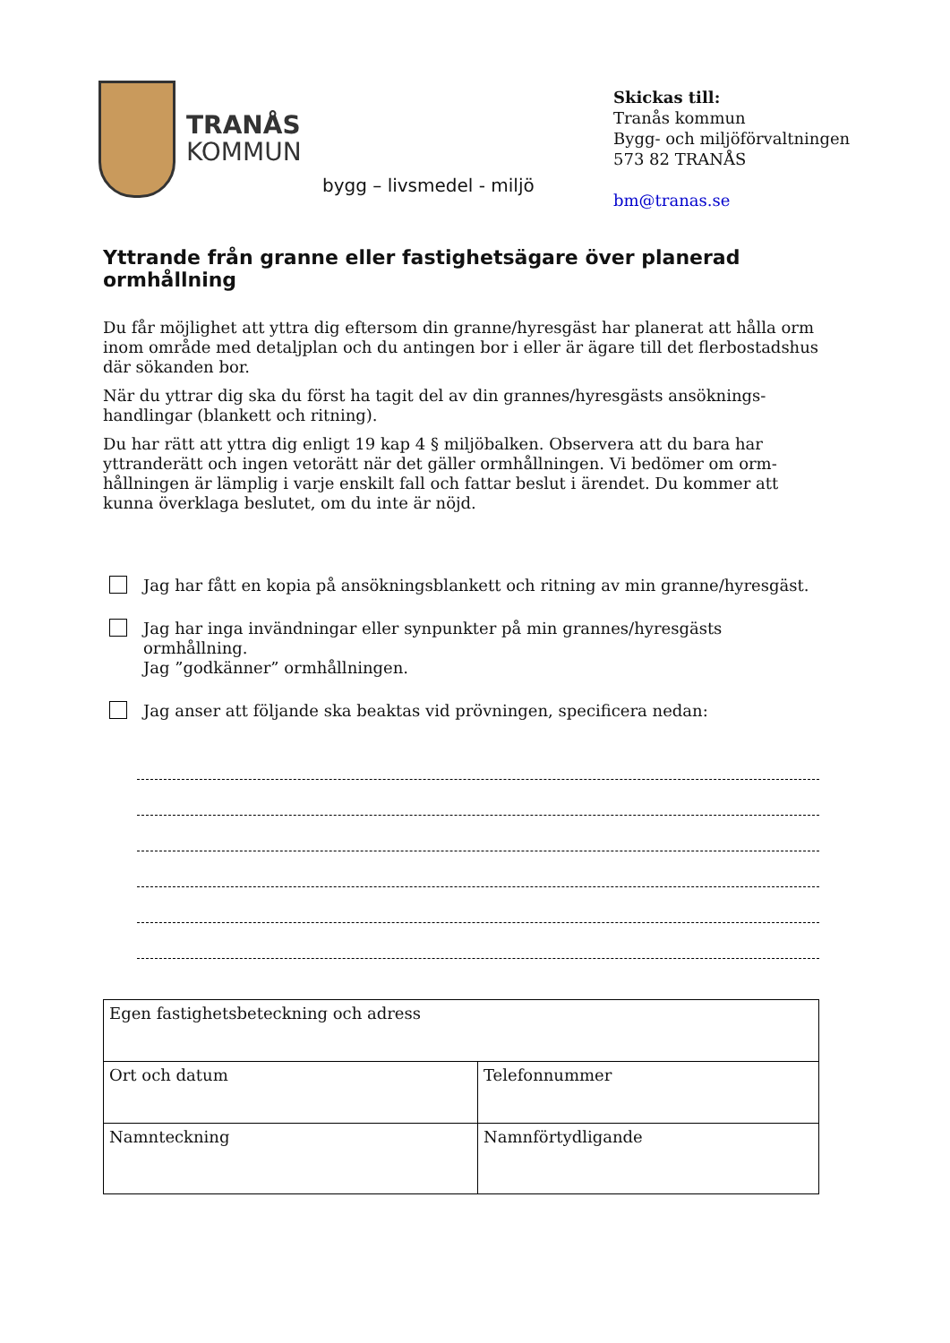TRANÅS
KOMMUN
bygg – livsmedel - miljö
Skickas till:
Tranås kommun
Bygg- och miljöförvaltningen
573 82 TRANÅS
bm@tranas.se
Yttrande från granne eller fastighetsägare över planerad ormhållning
Du får möjlighet att yttra dig eftersom din granne/hyresgäst har planerat att hålla orm inom område med detaljplan och du antingen bor i eller är ägare till det flerbostadshus där sökanden bor.
När du yttrar dig ska du först ha tagit del av din grannes/hyresgästs ansöknings-handlingar (blankett och ritning).
Du har rätt att yttra dig enligt 19 kap 4 § miljöbalken. Observera att du bara har yttranderätt och ingen vetorätt när det gäller ormhållningen. Vi bedömer om orm-hållningen är lämplig i varje enskilt fall och fattar beslut i ärendet. Du kommer att kunna överklaga beslutet, om du inte är nöjd.
Jag har fått en kopia på ansökningsblankett och ritning av min granne/hyresgäst.
Jag har inga invändningar eller synpunkter på min grannes/hyresgästs ormhållning.
Jag ”godkänner” ormhållningen.
Jag anser att följande ska beaktas vid prövningen, specificera nedan:
| Egen fastighetsbeteckning och adress | |
| Ort och datum | Telefonnummer |
| Namnteckning | Namnförtydligande |